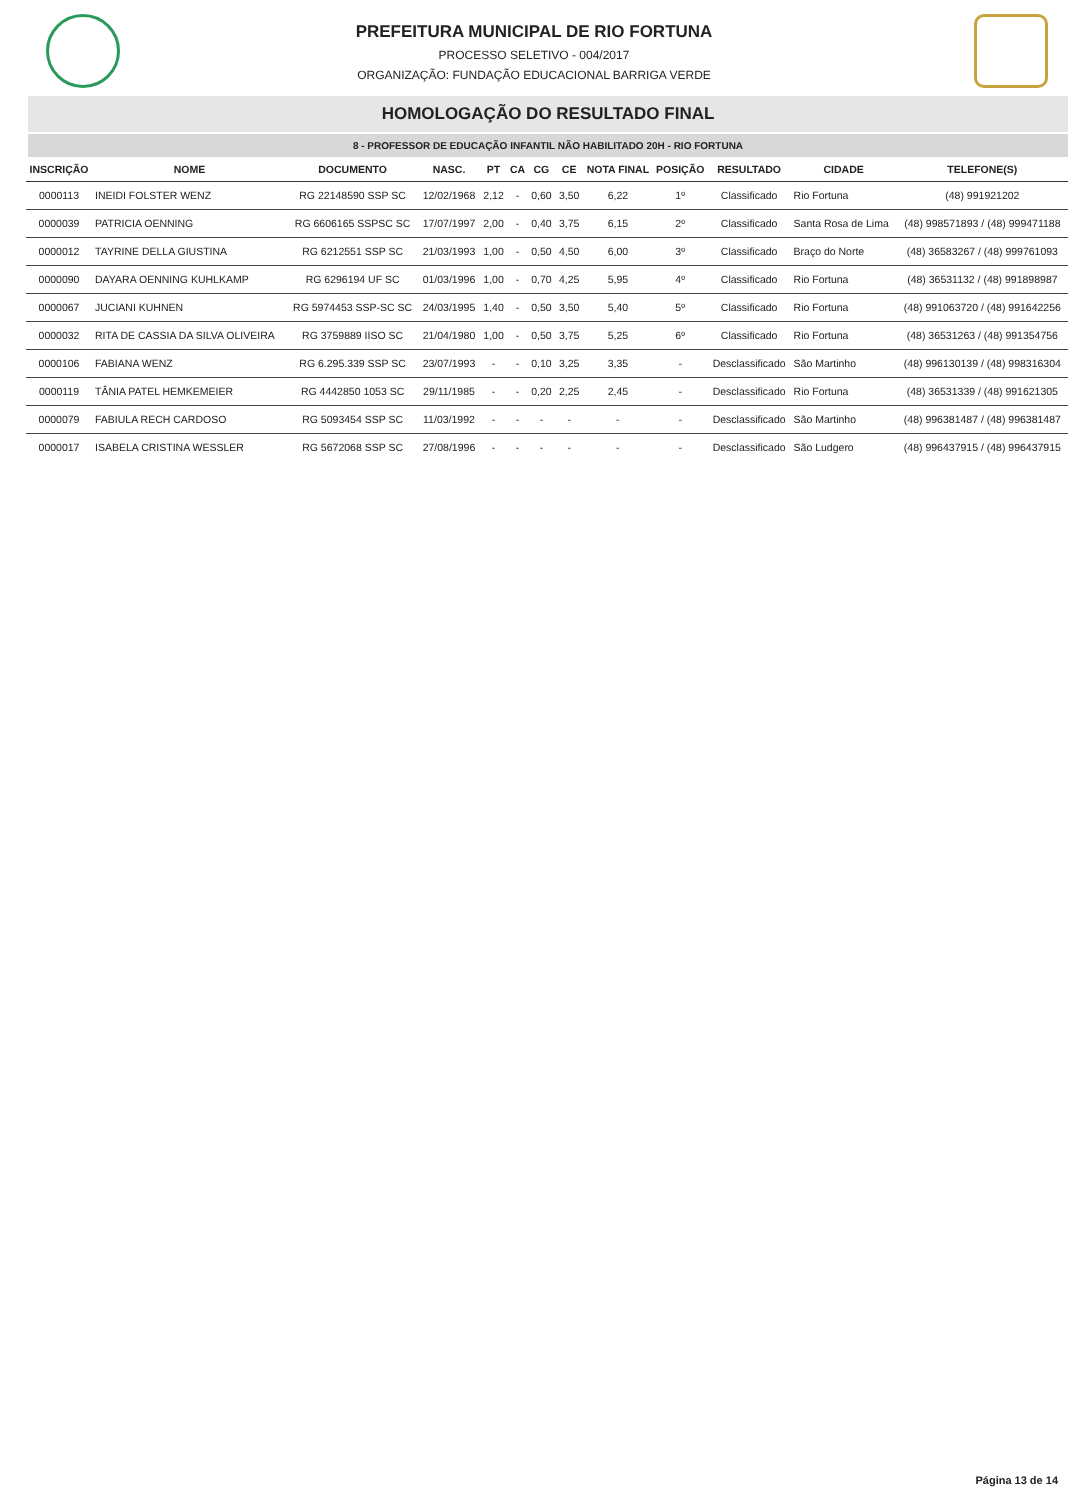PREFEITURA MUNICIPAL DE RIO FORTUNA
PROCESSO SELETIVO - 004/2017
ORGANIZAÇÃO: FUNDAÇÃO EDUCACIONAL BARRIGA VERDE
HOMOLOGAÇÃO DO RESULTADO FINAL
8 - PROFESSOR DE EDUCAÇÃO INFANTIL NÃO HABILITADO 20H - RIO FORTUNA
| INSCRIÇÃO | NOME | DOCUMENTO | NASC. | PT | CA | CG | CE | NOTA FINAL | POSIÇÃO | RESULTADO | CIDADE | TELEFONE(S) |
| --- | --- | --- | --- | --- | --- | --- | --- | --- | --- | --- | --- | --- |
| 0000113 | INEIDI FOLSTER WENZ | RG 22148590 SSP SC | 12/02/1968 | 2,12 | - | 0,60 | 3,50 | 6,22 | 1º | Classificado | Rio Fortuna | (48) 991921202 |
| 0000039 | PATRICIA OENNING | RG 6606165 SSPSC SC | 17/07/1997 | 2,00 | - | 0,40 | 3,75 | 6,15 | 2º | Classificado | Santa Rosa de Lima | (48) 998571893 / (48) 999471188 |
| 0000012 | TAYRINE DELLA GIUSTINA | RG 6212551 SSP SC | 21/03/1993 | 1,00 | - | 0,50 | 4,50 | 6,00 | 3º | Classificado | Braço do Norte | (48) 36583267 / (48) 999761093 |
| 0000090 | DAYARA OENNING KUHLKAMP | RG 6296194 UF SC | 01/03/1996 | 1,00 | - | 0,70 | 4,25 | 5,95 | 4º | Classificado | Rio Fortuna | (48) 36531132 / (48) 991898987 |
| 0000067 | JUCIANI KUHNEN | RG 5974453 SSP-SC SC | 24/03/1995 | 1,40 | - | 0,50 | 3,50 | 5,40 | 5º | Classificado | Rio Fortuna | (48) 991063720 / (48) 991642256 |
| 0000032 | RITA DE CASSIA DA SILVA OLIVEIRA | RG 3759889 IISO SC | 21/04/1980 | 1,00 | - | 0,50 | 3,75 | 5,25 | 6º | Classificado | Rio Fortuna | (48) 36531263 / (48) 991354756 |
| 0000106 | FABIANA WENZ | RG 6.295.339 SSP SC | 23/07/1993 | - | - | 0,10 | 3,25 | 3,35 | - | Desclassificado | São Martinho | (48) 996130139 / (48) 998316304 |
| 0000119 | TÂNIA PATEL HEMKEMEIER | RG 4442850 1053 SC | 29/11/1985 | - | - | 0,20 | 2,25 | 2,45 | - | Desclassificado | Rio Fortuna | (48) 36531339 / (48) 991621305 |
| 0000079 | FABIULA RECH CARDOSO | RG 5093454 SSP SC | 11/03/1992 | - | - | - | - | - | - | Desclassificado | São Martinho | (48) 996381487 / (48) 996381487 |
| 0000017 | ISABELA CRISTINA WESSLER | RG 5672068 SSP SC | 27/08/1996 | - | - | - | - | - | - | Desclassificado | São Ludgero | (48) 996437915 / (48) 996437915 |
Página 13 de 14